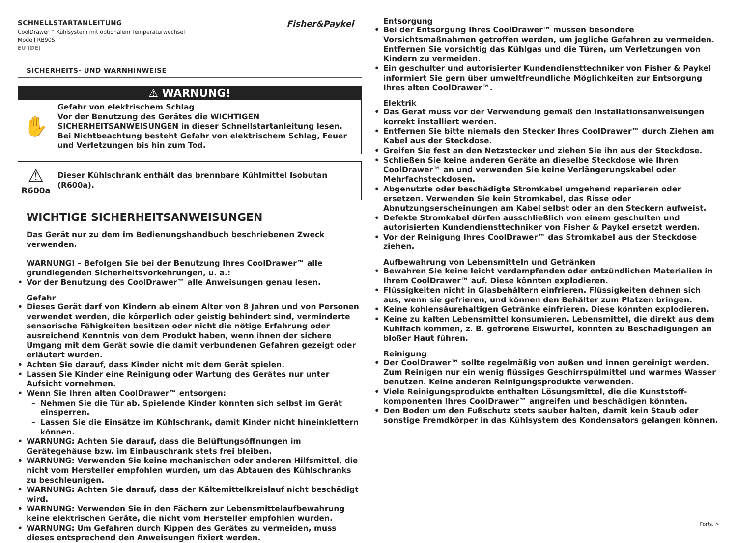Fisher&Paykel
SCHNELLSTARTANLEITUNG
CoolDrawer™ Kühlsystem mit optionalem Temperaturwechsel
Modell RB90S
EU (DE)
SICHERHEITS- UND WARNHINWEISE
⚠ WARNUNG!
✋
Gefahr von elektrischem Schlag
Vor der Benutzung des Gerätes die WICHTIGEN SICHERHEITSANWEISUNGEN in dieser Schnellstartanleitung lesen.
Bei Nichtbeachtung besteht Gefahr von elektrischem Schlag, Feuer und Verletzungen bis hin zum Tod.
⚠
R600a
Dieser Kühlschrank enthält das brennbare Kühlmittel Isobutan (R600a).
WICHTIGE SICHERHEITSANWEISUNGEN
Das Gerät nur zu dem im Bedienungshandbuch beschriebenen Zweck verwenden.
WARNUNG! – Befolgen Sie bei der Benutzung Ihres CoolDrawer™ alle grundlegenden Sicherheitsvorkehrungen, u. a.:
• Vor der Benutzung des CoolDrawer™ alle Anweisungen genau lesen.
Gefahr
• Dieses Gerät darf von Kindern ab einem Alter von 8 Jahren und von Personen verwendet werden, die körperlich oder geistig behindert sind, verminderte sensorische Fähigkeiten besitzen oder nicht die nötige Erfahrung oder ausreichend Kenntnis von dem Produkt haben, wenn ihnen der sichere Umgang mit dem Gerät sowie die damit verbundenen Gefahren gezeigt oder erläutert wurden.
• Achten Sie darauf, dass Kinder nicht mit dem Gerät spielen.
• Lassen Sie Kinder eine Reinigung oder Wartung des Gerätes nur unter Aufsicht vornehmen.
• Wenn Sie Ihren alten CoolDrawer™ entsorgen:
– Nehmen Sie die Tür ab. Spielende Kinder könnten sich selbst im Gerät einsperren.
– Lassen Sie die Einsätze im Kühlschrank, damit Kinder nicht hineinklettern können.
• WARNUNG: Achten Sie darauf, dass die Belüftungsöffnungen im Gerätegehäuse bzw. im Einbauschrank stets frei bleiben.
• WARNUNG: Verwenden Sie keine mechanischen oder anderen Hilfsmittel, die nicht vom Hersteller empfohlen wurden, um das Abtauen des Kühlschranks zu beschleunigen.
• WARNUNG: Achten Sie darauf, dass der Kältemittelkreislauf nicht beschädigt wird.
• WARNUNG: Verwenden Sie in den Fächern zur Lebensmittelaufbewahrung keine elektrischen Geräte, die nicht vom Hersteller empfohlen wurden.
• WARNUNG: Um Gefahren durch Kippen des Gerätes zu vermeiden, muss dieses entsprechend den Anweisungen fixiert werden.
Entsorgung
• Bei der Entsorgung Ihres CoolDrawer™ müssen besondere Vorsichtsmaßnahmen getroffen werden, um jegliche Gefahren zu vermeiden. Entfernen Sie vorsichtig das Kühlgas und die Türen, um Verletzungen von Kindern zu vermeiden.
• Ein geschulter und autorisierter Kundendiensttechniker von Fisher & Paykel informiert Sie gern über umweltfreundliche Möglichkeiten zur Entsorgung Ihres alten CoolDrawer™.
Elektrik
• Das Gerät muss vor der Verwendung gemäß den Installationsanweisungen korrekt installiert werden.
• Entfernen Sie bitte niemals den Stecker Ihres CoolDrawer™ durch Ziehen am Kabel aus der Steckdose.
• Greifen Sie fest an den Netzstecker und ziehen Sie ihn aus der Steckdose.
• Schließen Sie keine anderen Geräte an dieselbe Steckdose wie Ihren CoolDrawer™ an und verwenden Sie keine Verlängerungskabel oder Mehrfachsteckdosen.
• Abgenutzte oder beschädigte Stromkabel umgehend reparieren oder ersetzen. Verwenden Sie kein Stromkabel, das Risse oder Abnutzungserscheinungen am Kabel selbst oder an den Steckern aufweist.
• Defekte Stromkabel dürfen ausschließlich von einem geschulten und autorisierten Kundendiensttechniker von Fisher & Paykel ersetzt werden.
• Vor der Reinigung Ihres CoolDrawer™ das Stromkabel aus der Steckdose ziehen.
Aufbewahrung von Lebensmitteln und Getränken
• Bewahren Sie keine leicht verdampfenden oder entzündlichen Materialien in Ihrem CoolDrawer™ auf. Diese könnten explodieren.
• Flüssigkeiten nicht in Glasbehältern einfrieren. Flüssigkeiten dehnen sich aus, wenn sie gefrieren, und können den Behälter zum Platzen bringen.
• Keine kohlensäurehaltigen Getränke einfrieren. Diese könnten explodieren.
• Keine zu kalten Lebensmittel konsumieren. Lebensmittel, die direkt aus dem Kühlfach kommen, z. B. gefrorene Eiswürfel, könnten zu Beschädigungen an bloßer Haut führen.
Reinigung
• Der CoolDrawer™ sollte regelmäßig von außen und innen gereinigt werden. Zum Reinigen nur ein wenig flüssiges Geschirrspülmittel und warmes Wasser benutzen. Keine anderen Reinigungsprodukte verwenden.
• Viele Reinigungsprodukte enthalten Lösungsmittel, die die Kunststoff-komponenten Ihres CoolDrawer™ angreifen und beschädigen könnten.
• Den Boden um den Fußschutz stets sauber halten, damit kein Staub oder sonstige Fremdkörper in das Kühlsystem des Kondensators gelangen können.
Forts. >